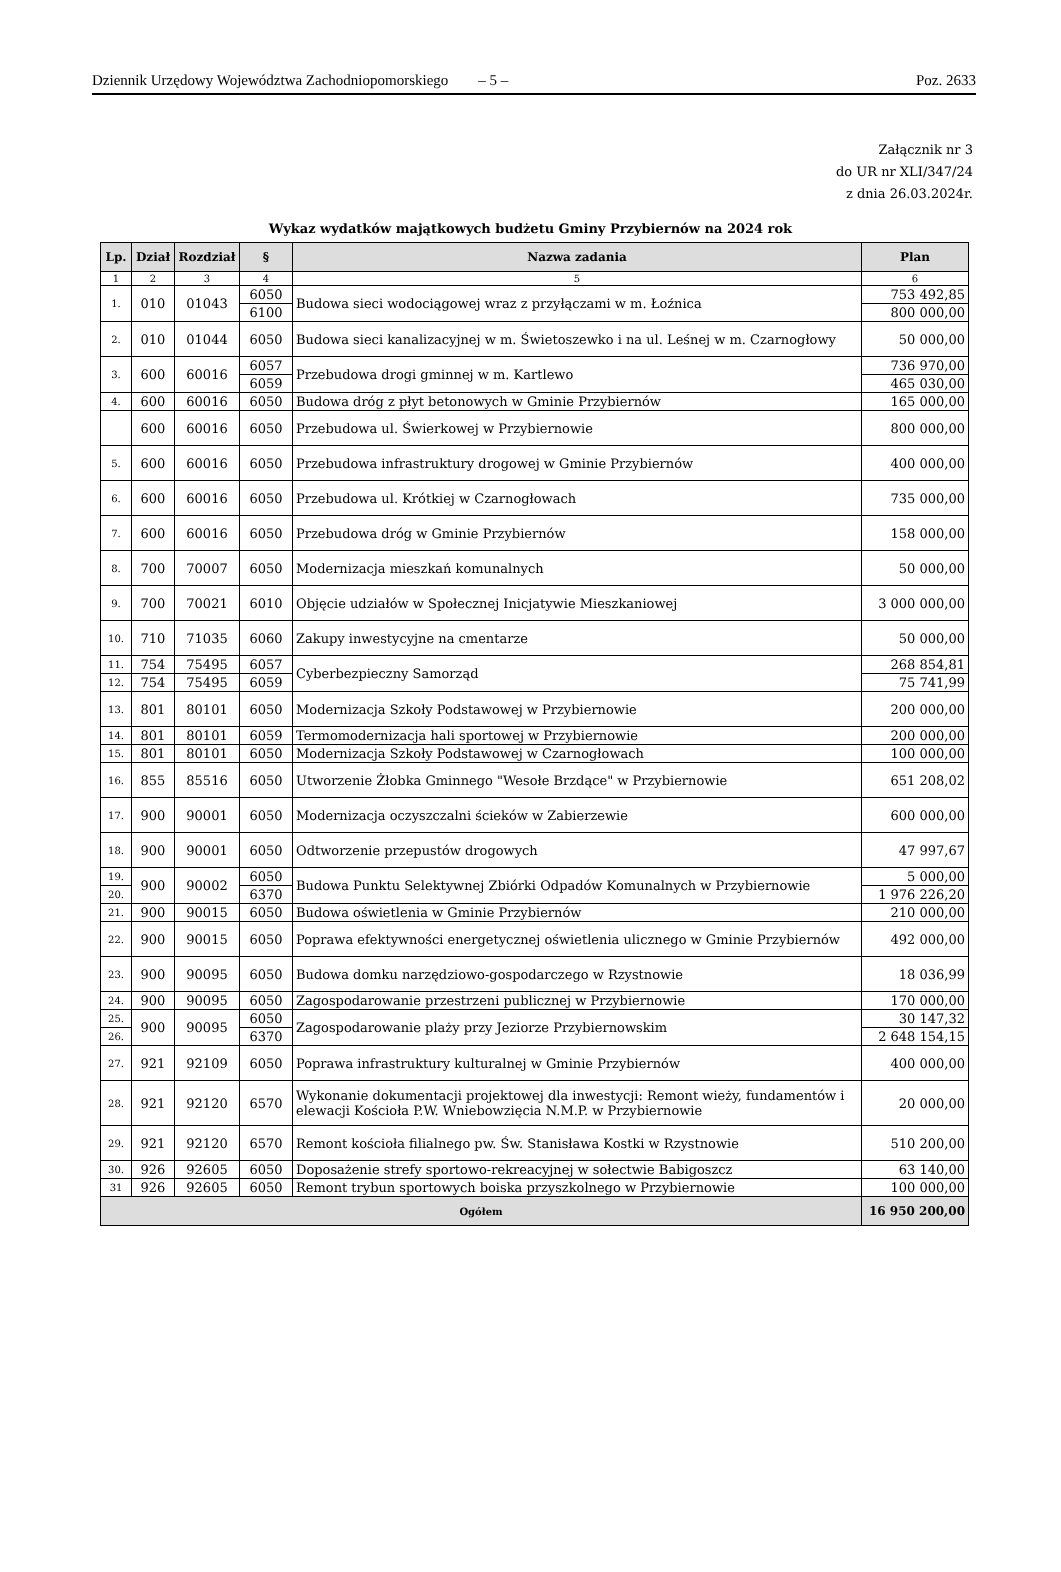Dziennik Urzędowy Województwa Zachodniopomorskiego – 5 – Poz. 2633
Załącznik nr 3
do UR nr XLI/347/24
z dnia 26.03.2024r.
Wykaz wydatków majątkowych budżetu Gminy Przybiernów na 2024 rok
| Lp. | Dział | Rozdział | § | Nazwa zadania | Plan |
| --- | --- | --- | --- | --- | --- |
| 1 | 2 | 3 | 4 | 5 | 6 |
| 1. | 010 | 01043 | 6050 | Budowa sieci wodociągowej wraz z przyłączami w m. Łoźnica | 753 492,85 |
| | | | 6100 | | 800 000,00 |
| 2. | 010 | 01044 | 6050 | Budowa sieci kanalizacyjnej w m. Świetoszewko i na ul. Leśnej w m. Czarnogłowy | 50 000,00 |
| 3. | 600 | 60016 | 6057 | Przebudowa drogi gminnej w m. Kartlewo | 736 970,00 |
| | | | 6059 | | 465 030,00 |
| 4. | 600 | 60016 | 6050 | Budowa dróg z płyt betonowych w Gminie Przybiernów | 165 000,00 |
| | 600 | 60016 | 6050 | Przebudowa ul. Świerkowej w Przybiernowie | 800 000,00 |
| 5. | 600 | 60016 | 6050 | Przebudowa infrastruktury drogowej w Gminie Przybiernów | 400 000,00 |
| 6. | 600 | 60016 | 6050 | Przebudowa ul. Krótkiej w Czarnogłowach | 735 000,00 |
| 7. | 600 | 60016 | 6050 | Przebudowa dróg w Gminie Przybiernów | 158 000,00 |
| 8. | 700 | 70007 | 6050 | Modernizacja mieszkań komunalnych | 50 000,00 |
| 9. | 700 | 70021 | 6010 | Objęcie udziałów w Społecznej Inicjatywie Mieszkaniowej | 3 000 000,00 |
| 10. | 710 | 71035 | 6060 | Zakupy inwestycyjne na cmentarze | 50 000,00 |
| 11. | 754 | 75495 | 6057 | Cyberbezpieczny Samorząd | 268 854,81 |
| 12. | 754 | 75495 | 6059 | | 75 741,99 |
| 13. | 801 | 80101 | 6050 | Modernizacja Szkoły Podstawowej w Przybiernowie | 200 000,00 |
| 14. | 801 | 80101 | 6059 | Termomodernizacja hali sportowej w Przybiernowie | 200 000,00 |
| 15. | 801 | 80101 | 6050 | Modernizacja Szkoły Podstawowej w Czarnogłowach | 100 000,00 |
| 16. | 855 | 85516 | 6050 | Utworzenie Żłobka Gminnego "Wesołe Brzdące" w Przybiernowie | 651 208,02 |
| 17. | 900 | 90001 | 6050 | Modernizacja oczyszczalni ścieków w Zabierzewie | 600 000,00 |
| 18. | 900 | 90001 | 6050 | Odtworzenie przepustów drogowych | 47 997,67 |
| 19. | 900 | 90002 | 6050 | Budowa Punktu Selektywnej Zbiórki Odpadów Komunalnych w Przybiernowie | 5 000,00 |
| 20. | | | 6370 | | 1 976 226,20 |
| 21. | 900 | 90015 | 6050 | Budowa oświetlenia w Gminie Przybiernów | 210 000,00 |
| 22. | 900 | 90015 | 6050 | Poprawa efektywności energetycznej oświetlenia ulicznego w Gminie Przybiernów | 492 000,00 |
| 23. | 900 | 90095 | 6050 | Budowa domku narzędziowo-gospodarczego w Rzystnowie | 18 036,99 |
| 24. | 900 | 90095 | 6050 | Zagospodarowanie przestrzeni publicznej w Przybiernowie | 170 000,00 |
| 25. | 900 | 90095 | 6050 | Zagospodarowanie plaży przy Jeziorze Przybiernowskim | 30 147,32 |
| 26. | | | 6370 | | 2 648 154,15 |
| 27. | 921 | 92109 | 6050 | Poprawa infrastruktury kulturalnej w Gminie Przybiernów | 400 000,00 |
| 28. | 921 | 92120 | 6570 | Wykonanie dokumentacji projektowej dla inwestycji: Remont wieży, fundamentów i elewacji Kościoła P.W. Wniebowzięcia N.M.P. w Przybiernowie | 20 000,00 |
| 29. | 921 | 92120 | 6570 | Remont kościoła filialnego pw. Św. Stanisława Kostki w Rzystnowie | 510 200,00 |
| 30. | 926 | 92605 | 6050 | Doposażenie strefy sportowo-rekreacyjnej w sołectwie Babigoszcz | 63 140,00 |
| 31 | 926 | 92605 | 6050 | Remont trybun sportowych boiska przyszkolnego w Przybiernowie | 100 000,00 |
| Ogółem | | | | | 16 950 200,00 |